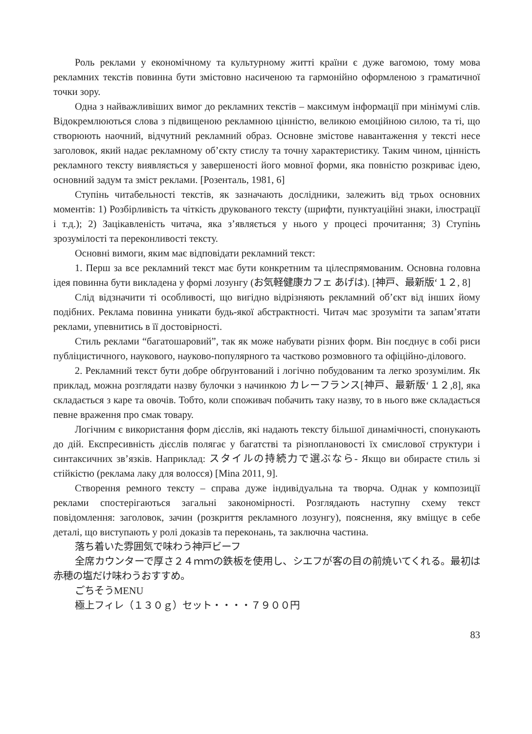Роль реклами у економічному та культурному житті країни є дуже вагомою, тому мова рекламних текстів повинна бути змістовно насиченою та гармонійно оформленою з граматичної точки зору.
Одна з найважливіших вимог до рекламних текстів – максимум інформації при мінімумі слів. Відокремлюються слова з підвищеною рекламною цінністю, великою емоційною силою, та ті, що створюють наочний, відчутний рекламний образ. Основне змістове навантаження у тексті несе заголовок, який надає рекламному об’єкту стислу та точну характеристику. Таким чином, цінність рекламного тексту виявляється у завершеності його мовної форми, яка повністю розкриває ідею, основний задум та зміст реклами. [Розенталь, 1981, 6]
Ступінь читабельності текстів, як зазначають дослідники, залежить від трьох основних моментів: 1) Розбірливість та чіткість друкованого тексту (шрифти, пунктуаційні знаки, ілюстрації і т.д.); 2) Зацікавленість читача, яка з’являється у нього у процесі прочитання; 3) Ступінь зрозумілості та переконливості тексту.
Основні вимоги, яким має відповідати рекламний текст:
1. Перш за все рекламний текст має бути конкретним та цілеспрямованим. Основна головна ідея повинна бути викладена у формі лозунгу (お気軽健康カフェ あげは). [神戸、最新版‘１２, 8]
Слід відзначити ті особливості, що вигідно відрізняють рекламний об’єкт від інших йому подібних. Реклама повинна уникати будь-якої абстрактності. Читач має зрозуміти та запам’ятати реклами, упевнитись в її достовірності.
Стиль реклами “багатошаровий”, так як може набувати різних форм. Він поєднує в собі риси публіцистичного, наукового, науково-популярного та частково розмовного та офіційно-ділового.
2. Рекламний текст бути добре обґрунтований і логічно побудованим та легко зрозумілим. Як приклад, можна розглядати назву булочки з начинкою カレーフランス[神戸、最新版‘１２,8], яка складається з каре та овочів. Тобто, коли споживач побачить таку назву, то в нього вже складається певне враження про смак товару.
Логічним є використання форм дієслів, які надають тексту більшої динамічності, спонукають до дій. Експресивність дієслів полягає у багатстві та різноплановості їх смислової структури і синтаксичних зв’язків. Наприклад: スタイルの持続力で選ぶなら- Якщо ви обираєте стиль зі стійкістю (реклама лаку для волосся) [Mina 2011, 9].
Створення ремного тексту – справа дуже індивідуальна та творча. Однак у композиції реклами спостерігаються загальні закономірності. Розглядають наступну схему текст повідомлення: заголовок, зачин (розкриття рекламного лозунгу), пояснення, яку вміщує в себе деталі, що виступають у ролі доказів та переконань, та заключна частина.
落ち着いた雰囲気で味わう神戸ビーフ
全席カウンターで厚さ２４ｍｍの鉄板を使用し、シエフが客の目の前焼いてくれる。最初は赤穂の塩だけ味わうおすすめ。
ごちそうMENU
極上フィレ（１３０ｇ）セット・・・・７９００円
83